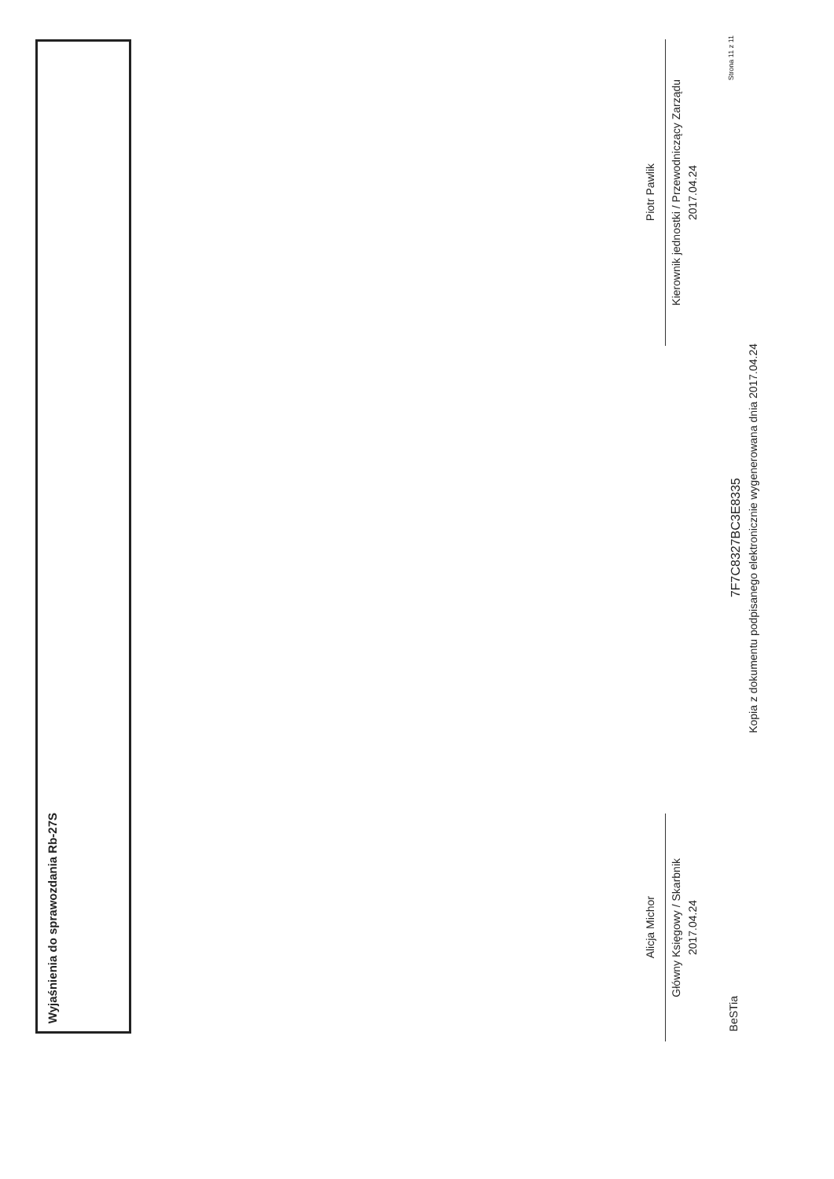Wyjaśnienia do sprawozdania Rb-27S
Alicja Michor
Główny Księgowy / Skarbnik
2017.04.24
Piotr Pawlik
Kierownik jednostki / Przewodniczący Zarządu
2017.04.24
BeSTia
7F7C8327BC3E8335
Kopia z dokumentu podpisanego elektronicznie wygenerowana dnia 2017.04.24
Strona 11 z 11